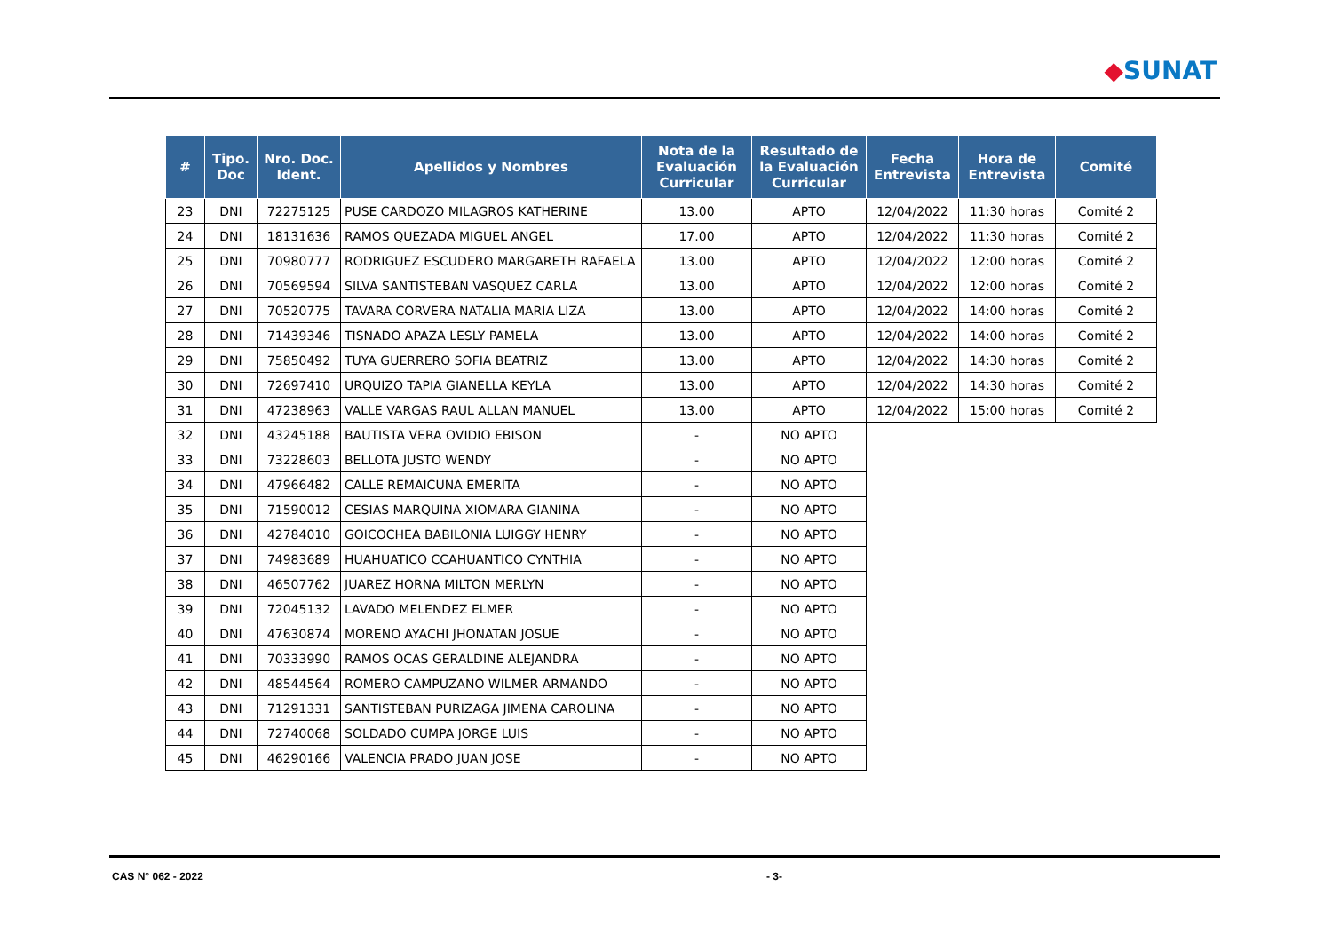◆SUNAT
| # | Tipo. Doc | Nro. Doc. Ident. | Apellidos y Nombres | Nota de la Evaluación Curricular | Resultado de la Evaluación Curricular | Fecha Entrevista | Hora de Entrevista | Comité |
| --- | --- | --- | --- | --- | --- | --- | --- | --- |
| 23 | DNI | 72275125 | PUSE CARDOZO MILAGROS KATHERINE | 13.00 | APTO | 12/04/2022 | 11:30 horas | Comité 2 |
| 24 | DNI | 18131636 | RAMOS QUEZADA MIGUEL ANGEL | 17.00 | APTO | 12/04/2022 | 11:30 horas | Comité 2 |
| 25 | DNI | 70980777 | RODRIGUEZ ESCUDERO MARGARETH RAFAELA | 13.00 | APTO | 12/04/2022 | 12:00 horas | Comité 2 |
| 26 | DNI | 70569594 | SILVA SANTISTEBAN VASQUEZ CARLA | 13.00 | APTO | 12/04/2022 | 12:00 horas | Comité 2 |
| 27 | DNI | 70520775 | TAVARA CORVERA NATALIA MARIA LIZA | 13.00 | APTO | 12/04/2022 | 14:00 horas | Comité 2 |
| 28 | DNI | 71439346 | TISNADO APAZA LESLY PAMELA | 13.00 | APTO | 12/04/2022 | 14:00 horas | Comité 2 |
| 29 | DNI | 75850492 | TUYA GUERRERO SOFIA BEATRIZ | 13.00 | APTO | 12/04/2022 | 14:30 horas | Comité 2 |
| 30 | DNI | 72697410 | URQUIZO TAPIA GIANELLA KEYLA | 13.00 | APTO | 12/04/2022 | 14:30 horas | Comité 2 |
| 31 | DNI | 47238963 | VALLE VARGAS RAUL ALLAN MANUEL | 13.00 | APTO | 12/04/2022 | 15:00 horas | Comité 2 |
| 32 | DNI | 43245188 | BAUTISTA VERA OVIDIO EBISON | - | NO APTO | | | |
| 33 | DNI | 73228603 | BELLOTA JUSTO WENDY | - | NO APTO | | | |
| 34 | DNI | 47966482 | CALLE REMAICUNA EMERITA | - | NO APTO | | | |
| 35 | DNI | 71590012 | CESIAS MARQUINA XIOMARA GIANINA | - | NO APTO | | | |
| 36 | DNI | 42784010 | GOICOCHEA BABILONIA LUIGGY HENRY | - | NO APTO | | | |
| 37 | DNI | 74983689 | HUAHUATICO CCAHUANTICO CYNTHIA | - | NO APTO | | | |
| 38 | DNI | 46507762 | JUAREZ HORNA MILTON MERLYN | - | NO APTO | | | |
| 39 | DNI | 72045132 | LAVADO MELENDEZ ELMER | - | NO APTO | | | |
| 40 | DNI | 47630874 | MORENO AYACHI JHONATAN JOSUE | - | NO APTO | | | |
| 41 | DNI | 70333990 | RAMOS OCAS GERALDINE ALEJANDRA | - | NO APTO | | | |
| 42 | DNI | 48544564 | ROMERO CAMPUZANO WILMER ARMANDO | - | NO APTO | | | |
| 43 | DNI | 71291331 | SANTISTEBAN PURIZAGA JIMENA CAROLINA | - | NO APTO | | | |
| 44 | DNI | 72740068 | SOLDADO CUMPA JORGE LUIS | - | NO APTO | | | |
| 45 | DNI | 46290166 | VALENCIA PRADO JUAN JOSE | - | NO APTO | | | |
CAS N° 062 - 2022 - 3-